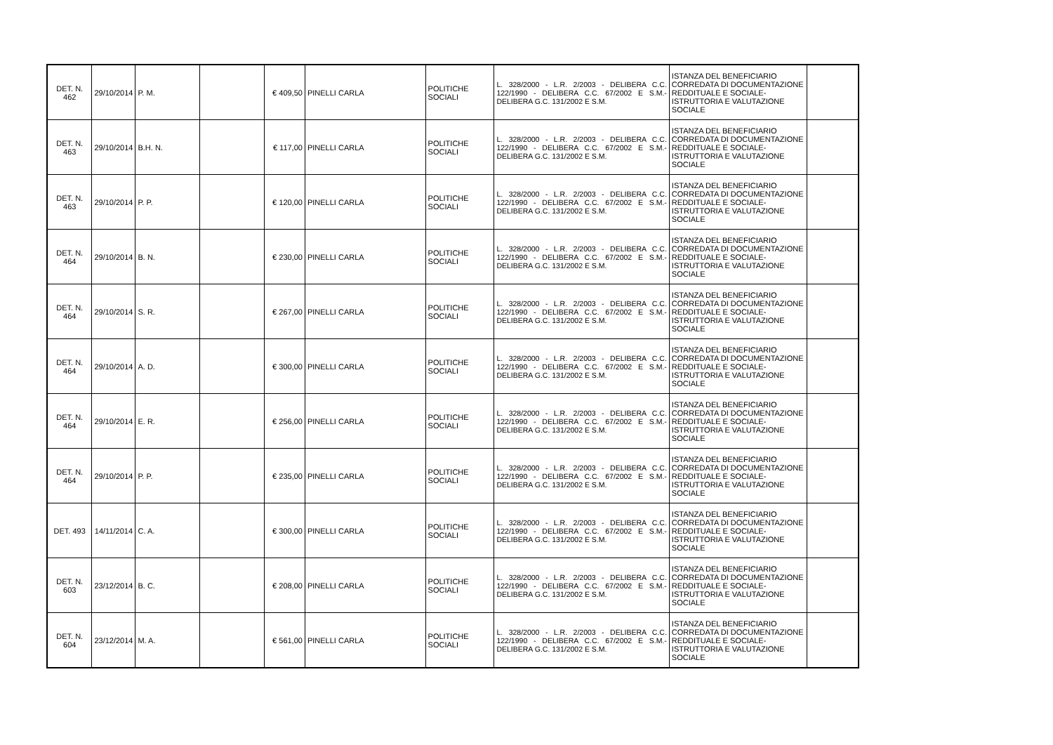| DET. N. 462 | 29/10/2014 | P. M. | | € 409,50 | PINELLI CARLA | POLITICHE SOCIALI | L. 328/2000 - L.R. 2/2003 - DELIBERA C.C. 122/1990 - DELIBERA C.C. 67/2002 E S.M.- DELIBERA G.C. 131/2002 E S.M. | ISTANZA DEL BENEFICIARIO CORREDATA DI DOCUMENTAZIONE REDDITUALE E SOCIALE- ISTRUTTORIA E VALUTAZIONE SOCIALE | |
| DET. N. 463 | 29/10/2014 | B.H. N. | | € 117,00 | PINELLI CARLA | POLITICHE SOCIALI | L. 328/2000 - L.R. 2/2003 - DELIBERA C.C. 122/1990 - DELIBERA C.C. 67/2002 E S.M.- DELIBERA G.C. 131/2002 E S.M. | ISTANZA DEL BENEFICIARIO CORREDATA DI DOCUMENTAZIONE REDDITUALE E SOCIALE- ISTRUTTORIA E VALUTAZIONE SOCIALE | |
| DET. N. 463 | 29/10/2014 | P. P. | | € 120,00 | PINELLI CARLA | POLITICHE SOCIALI | L. 328/2000 - L.R. 2/2003 - DELIBERA C.C. 122/1990 - DELIBERA C.C. 67/2002 E S.M.- DELIBERA G.C. 131/2002 E S.M. | ISTANZA DEL BENEFICIARIO CORREDATA DI DOCUMENTAZIONE REDDITUALE E SOCIALE- ISTRUTTORIA E VALUTAZIONE SOCIALE | |
| DET. N. 464 | 29/10/2014 | B. N. | | € 230,00 | PINELLI CARLA | POLITICHE SOCIALI | L. 328/2000 - L.R. 2/2003 - DELIBERA C.C. 122/1990 - DELIBERA C.C. 67/2002 E S.M.- DELIBERA G.C. 131/2002 E S.M. | ISTANZA DEL BENEFICIARIO CORREDATA DI DOCUMENTAZIONE REDDITUALE E SOCIALE- ISTRUTTORIA E VALUTAZIONE SOCIALE | |
| DET. N. 464 | 29/10/2014 | S. R. | | € 267,00 | PINELLI CARLA | POLITICHE SOCIALI | L. 328/2000 - L.R. 2/2003 - DELIBERA C.C. 122/1990 - DELIBERA C.C. 67/2002 E S.M.- DELIBERA G.C. 131/2002 E S.M. | ISTANZA DEL BENEFICIARIO CORREDATA DI DOCUMENTAZIONE REDDITUALE E SOCIALE- ISTRUTTORIA E VALUTAZIONE SOCIALE | |
| DET. N. 464 | 29/10/2014 | A. D. | | € 300,00 | PINELLI CARLA | POLITICHE SOCIALI | L. 328/2000 - L.R. 2/2003 - DELIBERA C.C. 122/1990 - DELIBERA C.C. 67/2002 E S.M.- DELIBERA G.C. 131/2002 E S.M. | ISTANZA DEL BENEFICIARIO CORREDATA DI DOCUMENTAZIONE REDDITUALE E SOCIALE- ISTRUTTORIA E VALUTAZIONE SOCIALE | |
| DET. N. 464 | 29/10/2014 | E. R. | | € 256,00 | PINELLI CARLA | POLITICHE SOCIALI | L. 328/2000 - L.R. 2/2003 - DELIBERA C.C. 122/1990 - DELIBERA C.C. 67/2002 E S.M.- DELIBERA G.C. 131/2002 E S.M. | ISTANZA DEL BENEFICIARIO CORREDATA DI DOCUMENTAZIONE REDDITUALE E SOCIALE- ISTRUTTORIA E VALUTAZIONE SOCIALE | |
| DET. N. 464 | 29/10/2014 | P. P. | | € 235,00 | PINELLI CARLA | POLITICHE SOCIALI | L. 328/2000 - L.R. 2/2003 - DELIBERA C.C. 122/1990 - DELIBERA C.C. 67/2002 E S.M.- DELIBERA G.C. 131/2002 E S.M. | ISTANZA DEL BENEFICIARIO CORREDATA DI DOCUMENTAZIONE REDDITUALE E SOCIALE- ISTRUTTORIA E VALUTAZIONE SOCIALE | |
| DET. 493 | 14/11/2014 | C. A. | | € 300,00 | PINELLI CARLA | POLITICHE SOCIALI | L. 328/2000 - L.R. 2/2003 - DELIBERA C.C. 122/1990 - DELIBERA C.C. 67/2002 E S.M.- DELIBERA G.C. 131/2002 E S.M. | ISTANZA DEL BENEFICIARIO CORREDATA DI DOCUMENTAZIONE REDDITUALE E SOCIALE- ISTRUTTORIA E VALUTAZIONE SOCIALE | |
| DET. N. 603 | 23/12/2014 | B. C. | | € 208,00 | PINELLI CARLA | POLITICHE SOCIALI | L. 328/2000 - L.R. 2/2003 - DELIBERA C.C. 122/1990 - DELIBERA C.C. 67/2002 E S.M.- DELIBERA G.C. 131/2002 E S.M. | ISTANZA DEL BENEFICIARIO CORREDATA DI DOCUMENTAZIONE REDDITUALE E SOCIALE- ISTRUTTORIA E VALUTAZIONE SOCIALE | |
| DET. N. 604 | 23/12/2014 | M. A. | | € 561,00 | PINELLI CARLA | POLITICHE SOCIALI | L. 328/2000 - L.R. 2/2003 - DELIBERA C.C. 122/1990 - DELIBERA C.C. 67/2002 E S.M.- DELIBERA G.C. 131/2002 E S.M. | ISTANZA DEL BENEFICIARIO CORREDATA DI DOCUMENTAZIONE REDDITUALE E SOCIALE- ISTRUTTORIA E VALUTAZIONE SOCIALE | |